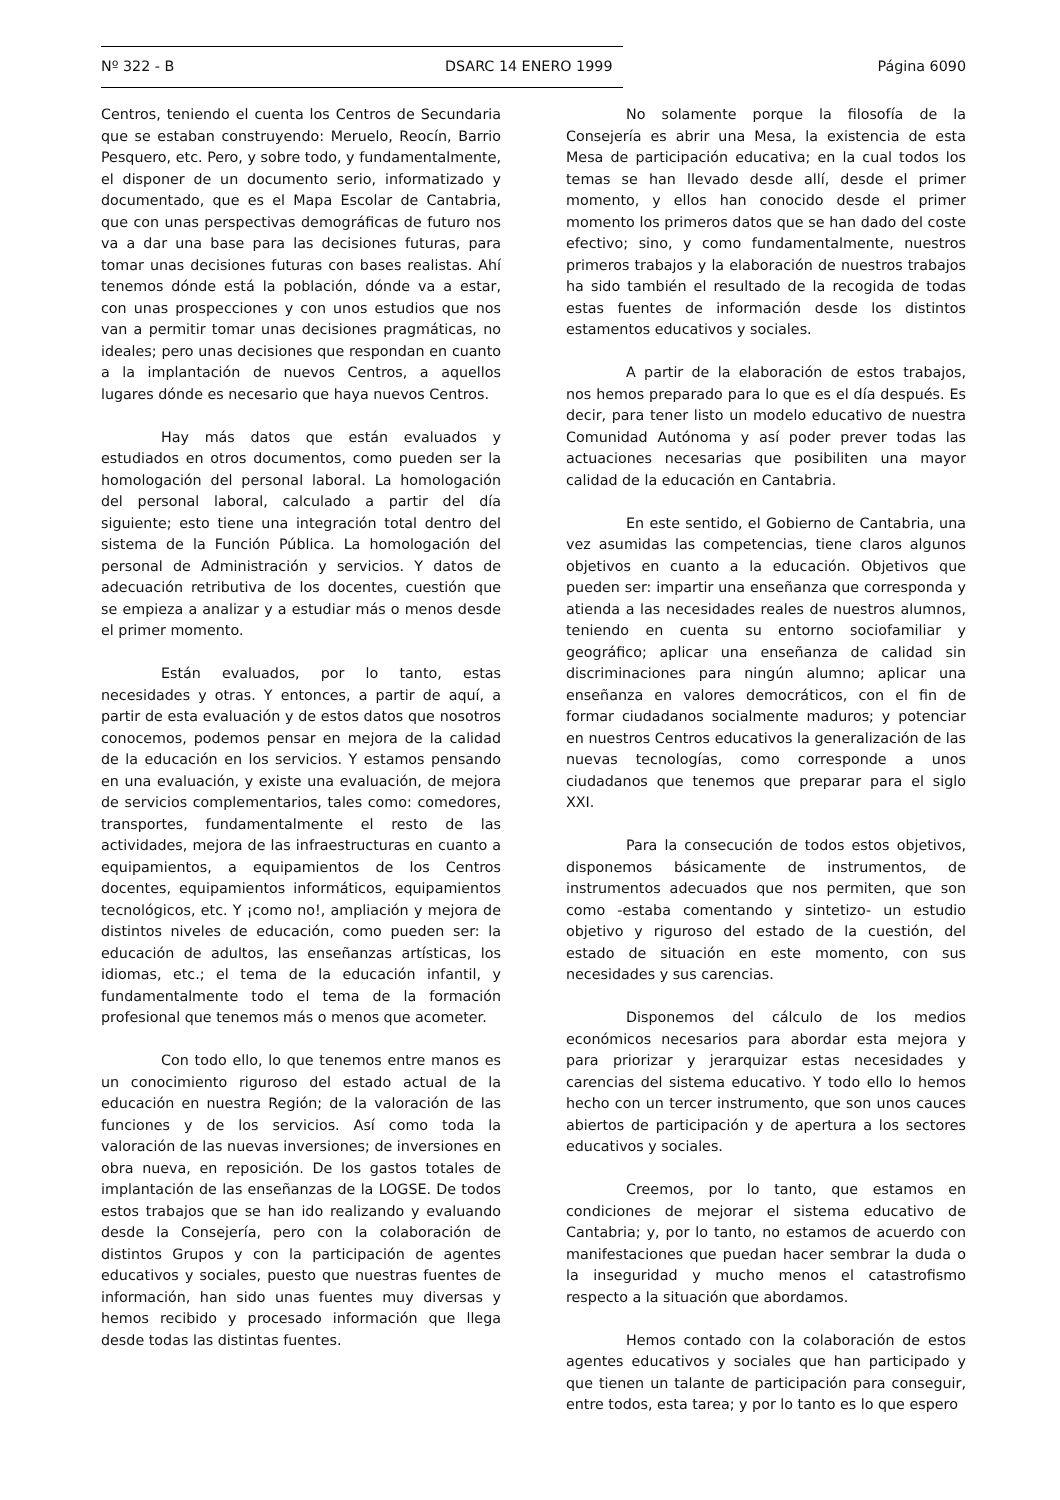Nº 322 - B DSARC 14 ENERO 1999 Página 6090
Centros, teniendo el cuenta los Centros de Secundaria que se estaban construyendo: Meruelo, Reocín, Barrio Pesquero, etc. Pero, y sobre todo, y fundamentalmente, el disponer de un documento serio, informatizado y documentado, que es el Mapa Escolar de Cantabria, que con unas perspectivas demográficas de futuro nos va a dar una base para las decisiones futuras, para tomar unas decisiones futuras con bases realistas. Ahí tenemos dónde está la población, dónde va a estar, con unas prospecciones y con unos estudios que nos van a permitir tomar unas decisiones pragmáticas, no ideales; pero unas decisiones que respondan en cuanto a la implantación de nuevos Centros, a aquellos lugares dónde es necesario que haya nuevos Centros.
Hay más datos que están evaluados y estudiados en otros documentos, como pueden ser la homologación del personal laboral. La homologación del personal laboral, calculado a partir del día siguiente; esto tiene una integración total dentro del sistema de la Función Pública. La homologación del personal de Administración y servicios. Y datos de adecuación retributiva de los docentes, cuestión que se empieza a analizar y a estudiar más o menos desde el primer momento.
Están evaluados, por lo tanto, estas necesidades y otras. Y entonces, a partir de aquí, a partir de esta evaluación y de estos datos que nosotros conocemos, podemos pensar en mejora de la calidad de la educación en los servicios. Y estamos pensando en una evaluación, y existe una evaluación, de mejora de servicios complementarios, tales como: comedores, transportes, fundamentalmente el resto de las actividades, mejora de las infraestructuras en cuanto a equipamientos, a equipamientos de los Centros docentes, equipamientos informáticos, equipamientos tecnológicos, etc. Y ¡como no!, ampliación y mejora de distintos niveles de educación, como pueden ser: la educación de adultos, las enseñanzas artísticas, los idiomas, etc.; el tema de la educación infantil, y fundamentalmente todo el tema de la formación profesional que tenemos más o menos que acometer.
Con todo ello, lo que tenemos entre manos es un conocimiento riguroso del estado actual de la educación en nuestra Región; de la valoración de las funciones y de los servicios. Así como toda la valoración de las nuevas inversiones; de inversiones en obra nueva, en reposición. De los gastos totales de implantación de las enseñanzas de la LOGSE. De todos estos trabajos que se han ido realizando y evaluando desde la Consejería, pero con la colaboración de distintos Grupos y con la participación de agentes educativos y sociales, puesto que nuestras fuentes de información, han sido unas fuentes muy diversas y hemos recibido y procesado información que llega desde todas las distintas fuentes.
No solamente porque la filosofía de la Consejería es abrir una Mesa, la existencia de esta Mesa de participación educativa; en la cual todos los temas se han llevado desde allí, desde el primer momento, y ellos han conocido desde el primer momento los primeros datos que se han dado del coste efectivo; sino, y como fundamentalmente, nuestros primeros trabajos y la elaboración de nuestros trabajos ha sido también el resultado de la recogida de todas estas fuentes de información desde los distintos estamentos educativos y sociales.
A partir de la elaboración de estos trabajos, nos hemos preparado para lo que es el día después. Es decir, para tener listo un modelo educativo de nuestra Comunidad Autónoma y así poder prever todas las actuaciones necesarias que posibiliten una mayor calidad de la educación en Cantabria.
En este sentido, el Gobierno de Cantabria, una vez asumidas las competencias, tiene claros algunos objetivos en cuanto a la educación. Objetivos que pueden ser: impartir una enseñanza que corresponda y atienda a las necesidades reales de nuestros alumnos, teniendo en cuenta su entorno sociofamiliar y geográfico; aplicar una enseñanza de calidad sin discriminaciones para ningún alumno; aplicar una enseñanza en valores democráticos, con el fin de formar ciudadanos socialmente maduros; y potenciar en nuestros Centros educativos la generalización de las nuevas tecnologías, como corresponde a unos ciudadanos que tenemos que preparar para el siglo XXI.
Para la consecución de todos estos objetivos, disponemos básicamente de instrumentos, de instrumentos adecuados que nos permiten, que son como -estaba comentando y sintetizo- un estudio objetivo y riguroso del estado de la cuestión, del estado de situación en este momento, con sus necesidades y sus carencias.
Disponemos del cálculo de los medios económicos necesarios para abordar esta mejora y para priorizar y jerarquizar estas necesidades y carencias del sistema educativo. Y todo ello lo hemos hecho con un tercer instrumento, que son unos cauces abiertos de participación y de apertura a los sectores educativos y sociales.
Creemos, por lo tanto, que estamos en condiciones de mejorar el sistema educativo de Cantabria; y, por lo tanto, no estamos de acuerdo con manifestaciones que puedan hacer sembrar la duda o la inseguridad y mucho menos el catastrofismo respecto a la situación que abordamos.
Hemos contado con la colaboración de estos agentes educativos y sociales que han participado y que tienen un talante de participación para conseguir, entre todos, esta tarea; y por lo tanto es lo que espero